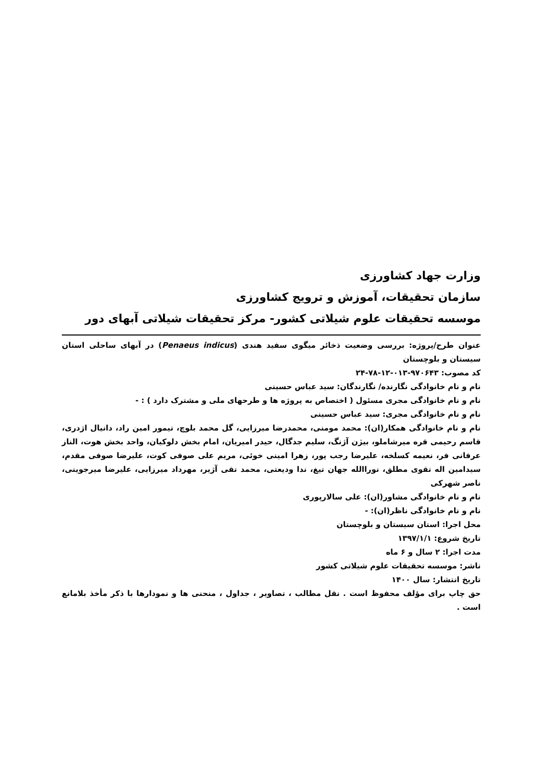وزارت جهاد کشاورزی
سازمان تحقیقات، آموزش و ترویج کشاورزی
موسسه تحقیقات علوم شیلاتی کشور- مرکز تحقیقات شیلاتی آبهای دور
عنوان طرح/پروژه: بررسی وضعیت ذخائر میگوی سفید هندی (Penaeus indicus) در آبهای ساحلی استان سیستان و بلوچستان
کد مصوب: ۹۷۰۶۴۳-۰۱۳-۱۲-۷۸-۲۴
نام و نام خانوادگی نگارنده/ نگارندگان: سید عباس حسینی
نام و نام خانوادگی مجری مسئول ( اختصاص به پروژه ها و طرحهای ملی و مشترک دارد ) : -
نام و نام خانوادگی مجری: سید عباس حسینی
نام و نام خانوادگی همکار(ان): محمد مومنی، محمدرضا میرزایی، گل محمد بلوچ، تیمور امین راد، دانیال اژدری، قاسم رحیمی قره میرشاملو، بیژن آژنگ، سلیم جدگال، حیدر امیریان، امام بخش دلوکیان، واحد بخش هوت، الناز عرفانی فر، نعیمه کسلخه، علیرضا رجب پور، زهرا امینی خوئی، مریم علی صوفی کوت، علیرضا صوفی مقدم، سیدامین اله تقوی مطلق، نوراالله جهان تیغ، ندا ودیعتی، محمد تقی آژیر، مهرداد میرزایی، علیرضا میرجوینی، ناصر شهرکی
نام و نام خانوادگی مشاور(ان): علی سالارپوری
نام و نام خانوادگی ناظر(ان): -
محل اجرا: استان سیستان و بلوچستان
تاریخ شروع: ۱۳۹۷/۱/۱
مدت اجرا: ۲ سال و ۶ ماه
ناشر: موسسه تحقیقات علوم شیلاتی کشور
تاریخ انتشار: سال ۱۴۰۰
حق چاپ برای مؤلف محفوظ است . نقل مطالب ، تصاویر ، جداول ، منحنی ها و نمودارها با ذکر مأخذ بلامانع است .